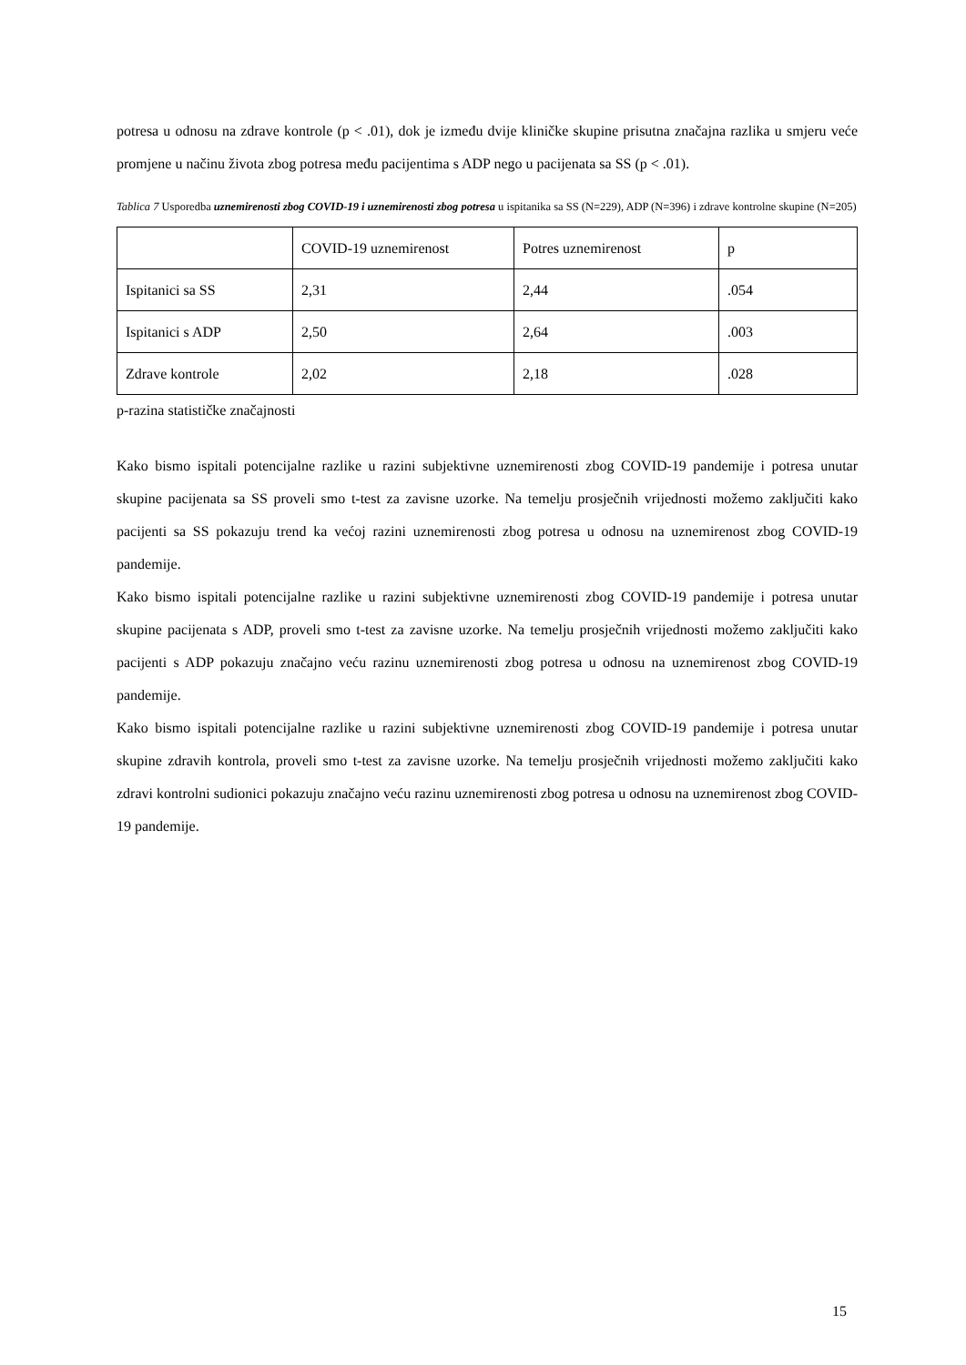potresa u odnosu na zdrave kontrole (p < .01), dok je između dvije kliničke skupine prisutna značajna razlika u smjeru veće promjene u načinu života zbog potresa među pacijentima s ADP nego u pacijenata sa SS (p < .01).
Tablica 7 Usporedba uznemirenosti zbog COVID-19 i uznemirenosti zbog potresa u ispitanika sa SS (N=229), ADP (N=396) i zdrave kontrolne skupine (N=205)
| | COVID-19 uznemirenost | Potres uznemirenost | p |
| Ispitanici sa SS | 2,31 | 2,44 | .054 |
| Ispitanici s ADP | 2,50 | 2,64 | .003 |
| Zdrave kontrole | 2,02 | 2,18 | .028 |
p-razina statističke značajnosti
Kako bismo ispitali potencijalne razlike u razini subjektivne uznemirenosti zbog COVID-19 pandemije i potresa unutar skupine pacijenata sa SS proveli smo t-test za zavisne uzorke. Na temelju prosječnih vrijednosti možemo zaključiti kako pacijenti sa SS pokazuju trend ka većoj razini uznemirenosti zbog potresa u odnosu na uznemirenost zbog COVID-19 pandemije.
Kako bismo ispitali potencijalne razlike u razini subjektivne uznemirenosti zbog COVID-19 pandemije i potresa unutar skupine pacijenata s ADP, proveli smo t-test za zavisne uzorke. Na temelju prosječnih vrijednosti možemo zaključiti kako pacijenti s ADP pokazuju značajno veću razinu uznemirenosti zbog potresa u odnosu na uznemirenost zbog COVID-19 pandemije.
Kako bismo ispitali potencijalne razlike u razini subjektivne uznemirenosti zbog COVID-19 pandemije i potresa unutar skupine zdravih kontrola, proveli smo t-test za zavisne uzorke. Na temelju prosječnih vrijednosti možemo zaključiti kako zdravi kontrolni sudionici pokazuju značajno veću razinu uznemirenosti zbog potresa u odnosu na uznemirenost zbog COVID-19 pandemije.
15